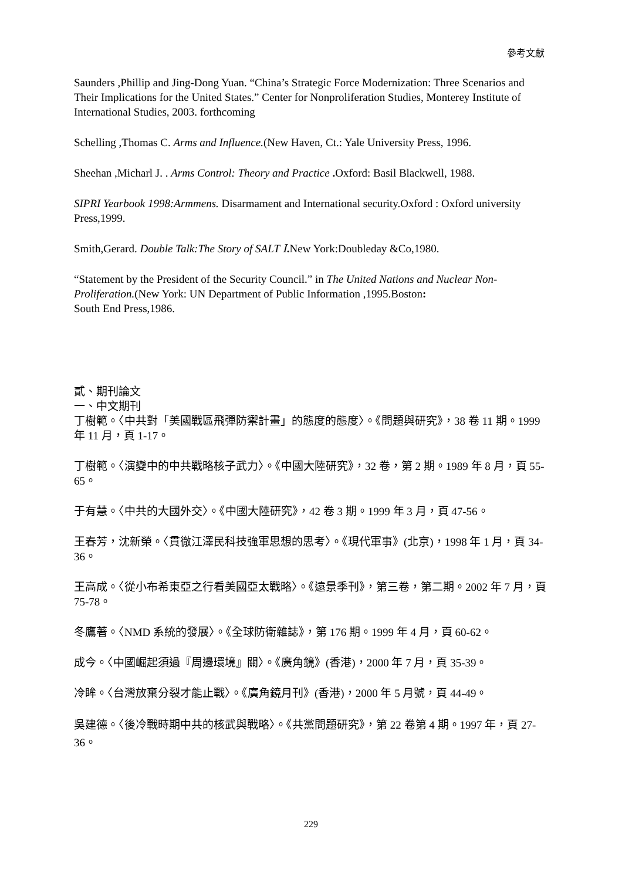參考文獻
Saunders ,Phillip and Jing-Dong Yuan. “China’s Strategic Force Modernization: Three Scenarios and Their Implications for the United States.” Center for Nonproliferation Studies, Monterey Institute of International Studies, 2003. forthcoming
Schelling ,Thomas C. Arms and Influence.(New Haven, Ct.: Yale University Press, 1996.
Sheehan ,Micharl J. . Arms Control: Theory and Practice . Oxford: Basil Blackwell, 1988.
SIPRI Yearbook 1998:Armmens. Disarmament and International security.Oxford : Oxford university Press,1999.
Smith,Gerard. Double Talk:The Story of SALT Ⅰ. New York:Doubleday &Co,1980.
“Statement by the President of the Security Council.” in The United Nations and Nuclear Non-Proliferation.(New York: UN Department of Public Information ,1995.Boston:
South End Press,1986.
貳、期刊論文
一、中文期刊
丁樹範。〈中共對「美國戰區飛彈防禦計畫」的態度的態度〉。《問題與研究》，38 卷 11 期。1999 年 11 月，頁 1-17。
丁樹範。〈演變中的中共戰略核子武力〉。《中國大陸研究》，32 卷，第 2 期。1989 年 8 月，頁 55-65。
于有慧。〈中共的大國外交〉。《中國大陸研究》，42 卷 3 期。1999 年 3 月，頁 47-56。
王春芳，沈新榮。〈貫徹江澤民科技強軍思想的思考〉。《現代軍事》(北京)，1998 年 1 月，頁 34-36。
王高成。〈從小布希東亞之行看美國亞太戰略〉。《遠景季刊》，第三卷，第二期。2002 年 7 月，頁 75-78。
冬鷹著。〈NMD 系統的發展〉。《全球防衛雜誌》，第 176 期。1999 年 4 月，頁 60-62。
成今。〈中國崛起須過『周邊環境』關〉。《廣角鏡》(香港)，2000 年 7 月，頁 35-39。
冷眸。〈台灣放棄分裂才能止戰〉。《廣角鏡月刊》(香港)，2000 年 5 月號，頁 44-49。
吳建德。〈後冷戰時期中共的核武與戰略〉。《共黨問題研究》，第 22 卷第 4 期。1997 年，頁 27-36。
229